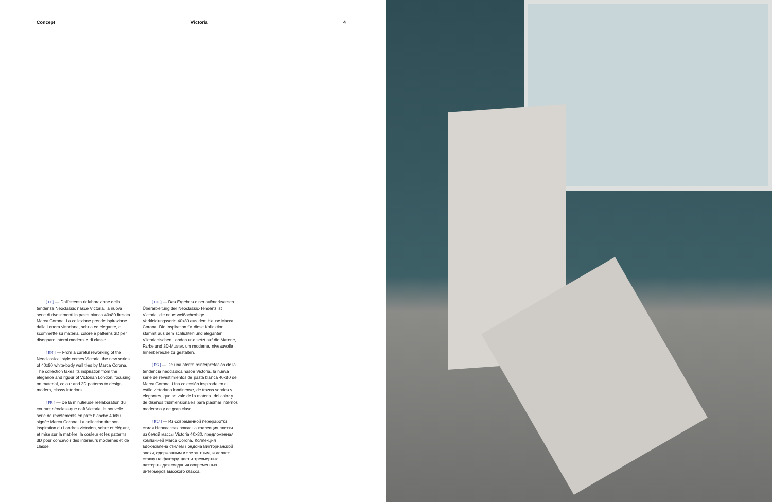Concept Victoria 4
[ IT ] — Dall’attenta rielaborazione della tendenza Neoclassic nasce Victoria, la nuova serie di rivestimenti in pasta bianca 40x80 firmata Marca Corona. La collezione prende ispirazione dalla Londra vittoriana, sobria ed elegante, e scommette su materia, colore e patterns 3D per disegnare interni moderni e di classe.
[ EN ] — From a careful reworking of the Neoclassical style comes Victoria, the new series of 40x80 white-body wall tiles by Marca Corona. The collection takes its inspiration from the elegance and rigour of Victorian London, focusing on material, colour and 3D patterns to design modern, classy interiors.
[ FR ] — De la minutieuse réélaboration du courant néoclassique naît Victoria, la nouvelle série de revêtements en pâte blanche 40x80 signée Marca Corona. La collection tire son inspiration du Londres victorien, sobre et élégant, et mise sur la matière, la couleur et les patterns 3D pour concevoir des intérieurs modernes et de classe.
[ DE ] — Das Ergebnis einer aufmerksamen Überarbeitung der Neoclassic-Tendenz ist Victoria, die neue weißscherbige Verkleidungsserie 40x80 aus dem Hause Marca Corona. Die Inspiration für diese Kollektion stammt aus dem schlichten und eleganten Viktorianischen London und setzt auf die Materie, Farbe und 3D-Muster, um moderne, niveauvolle Innenbereiche zu gestalten.
[ ES ] — De una atenta reinterpretación de la tendencia neoclásica nasce Victoria, la nueva serie de revestimientos de pasta blanca 40x80 de Marca Corona. Una colección inspirada en el estilo victoriano londinense, de trazos sobrios y elegantes, que se vale de la materia, del color y de diseños tridimensionales para plasmar internos modernos y de gran clase.
[ RU ] — Из современной переработки стиля Неоклассик рождена коллекция плитки из белой массы Victoria 40x80, предложенная компанией Marca Corona. Коллекция вдохновлена стилем Лондона Викторианской эпохи, сдержанным и элегантным, и делает ставку на фактуру, цвет и трехмерные паттерны для создания современных интерьеров высокого класса.